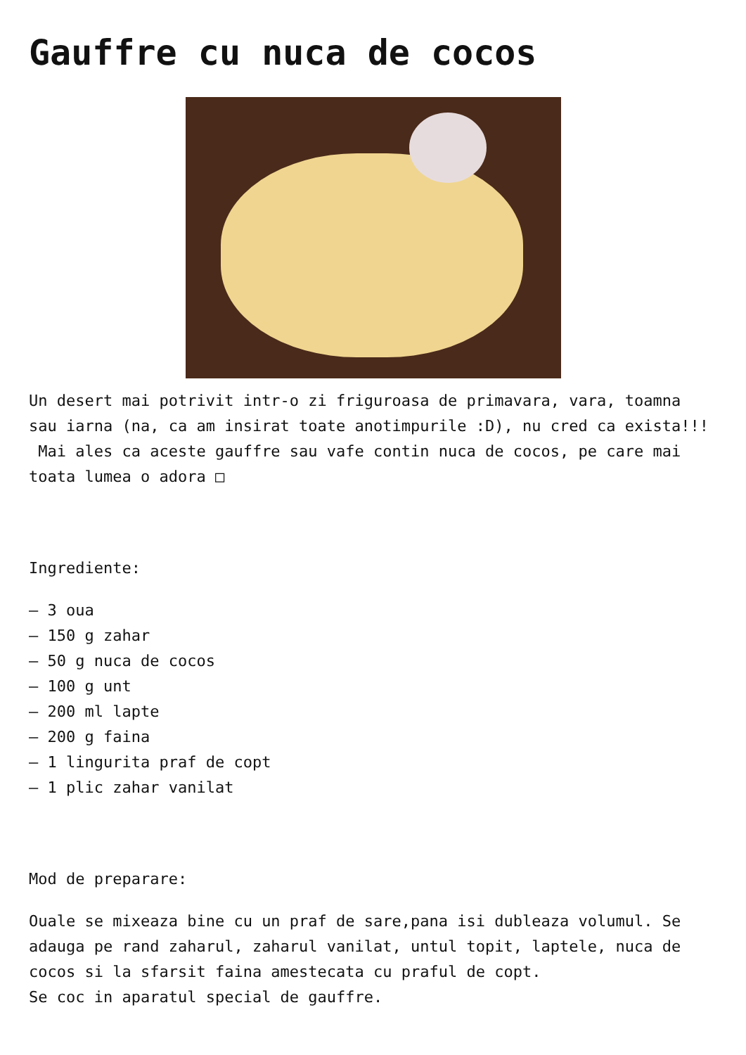Gauffre cu nuca de cocos
Un desert mai potrivit intr-o zi friguroasa de primavara, vara, toamna sau iarna (na, ca am insirat toate anotimpurile :D), nu cred ca exista!!! Mai ales ca aceste gauffre sau vafe contin nuca de cocos, pe care mai toata lumea o adora □
Ingrediente:
– 3 oua
– 150 g zahar
– 50 g nuca de cocos
– 100 g unt
– 200 ml lapte
– 200 g faina
– 1 lingurita praf de copt
– 1 plic zahar vanilat
Mod de preparare:
Ouale se mixeaza bine cu un praf de sare,pana isi dubleaza volumul. Se adauga pe rand zaharul, zaharul vanilat, untul topit, laptele, nuca de cocos si la sfarsit faina amestecata cu praful de copt.
Se coc in aparatul special de gauffre.